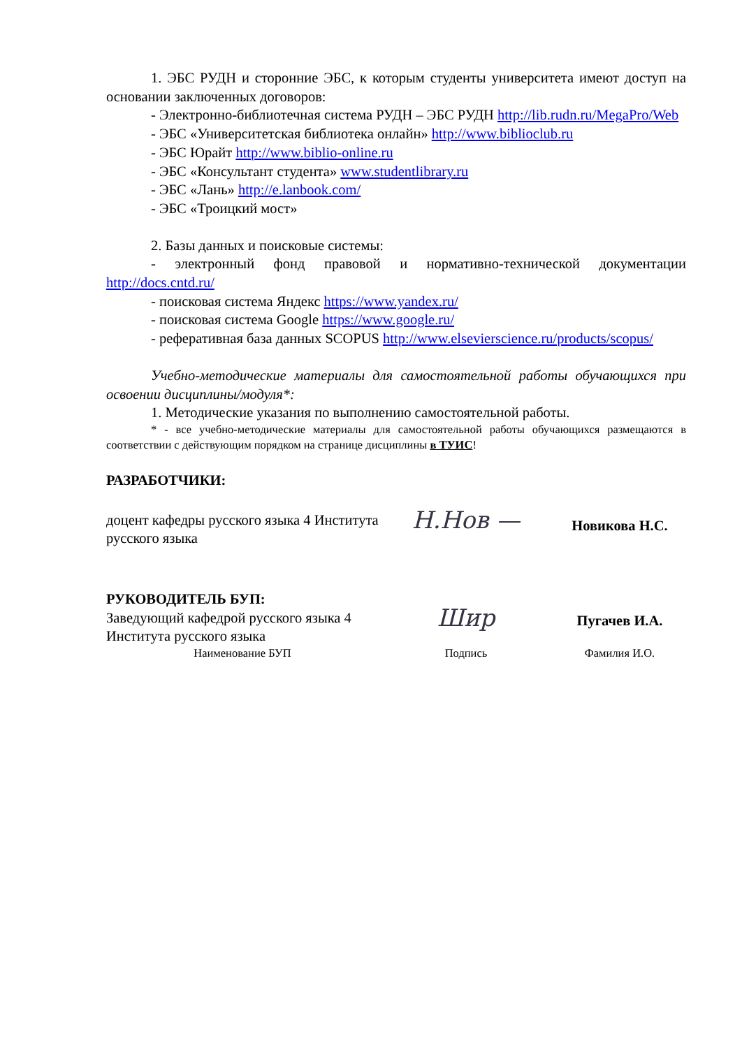1. ЭБС РУДН и сторонние ЭБС, к которым студенты университета имеют доступ на основании заключенных договоров:
- Электронно-библиотечная система РУДН – ЭБС РУДН http://lib.rudn.ru/MegaPro/Web
- ЭБС «Университетская библиотека онлайн» http://www.biblioclub.ru
- ЭБС Юрайт http://www.biblio-online.ru
- ЭБС «Консультант студента» www.studentlibrary.ru
- ЭБС «Лань» http://e.lanbook.com/
- ЭБС «Троицкий мост»
2. Базы данных и поисковые системы:
- электронный фонд правовой и нормативно-технической документации http://docs.cntd.ru/
- поисковая система Яндекс https://www.yandex.ru/
- поисковая система Google https://www.google.ru/
- реферативная база данных SCOPUS http://www.elsevierscience.ru/products/scopus/
Учебно-методические материалы для самостоятельной работы обучающихся при освоении дисциплины/модуля*:
1. Методические указания по выполнению самостоятельной работы.
* - все учебно-методические материалы для самостоятельной работы обучающихся размещаются в соответствии с действующим порядком на странице дисциплины в ТУИС!
РАЗРАБОТЧИКИ:
доцент кафедры русского языка 4 Института русского языка
Н.Нов —
Новикова Н.С.
РУКОВОДИТЕЛЬ БУП:
Заведующий кафедрой русского языка 4 Института русского языка
Шир
Пугачев И.А.
Наименование БУП Подпись Фамилия И.О.